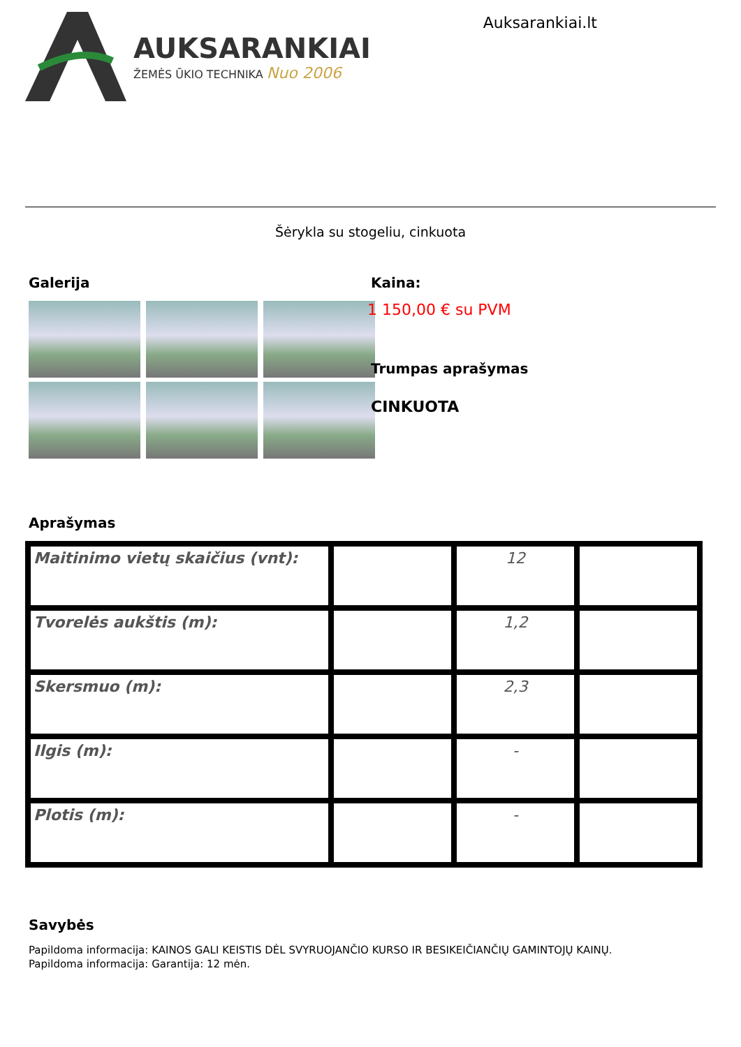AUKSARANKIAI
ŽEMĖS ŪKIO TECHNIKA Nuo 2006
Auksarankiai.lt
Šėrykla su stogeliu, cinkuota
Galerija Kaina:
1 150,00 € su PVM
Trumpas aprašymas
CINKUOTA
Aprašymas
| Maitinimo vietų skaičius (vnt): | | 12 | |
| Tvorelės aukštis (m): | | 1,2 | |
| Skersmuo (m): | | 2,3 | |
| Ilgis (m): | | - | |
| Plotis (m): | | - | |
Savybės
Papildoma informacija: KAINOS GALI KEISTIS DĖL SVYRUOJANČIO KURSO IR BESIKEIČIANČIŲ GAMINTOJŲ KAINŲ.
Papildoma informacija: Garantija: 12 mėn.